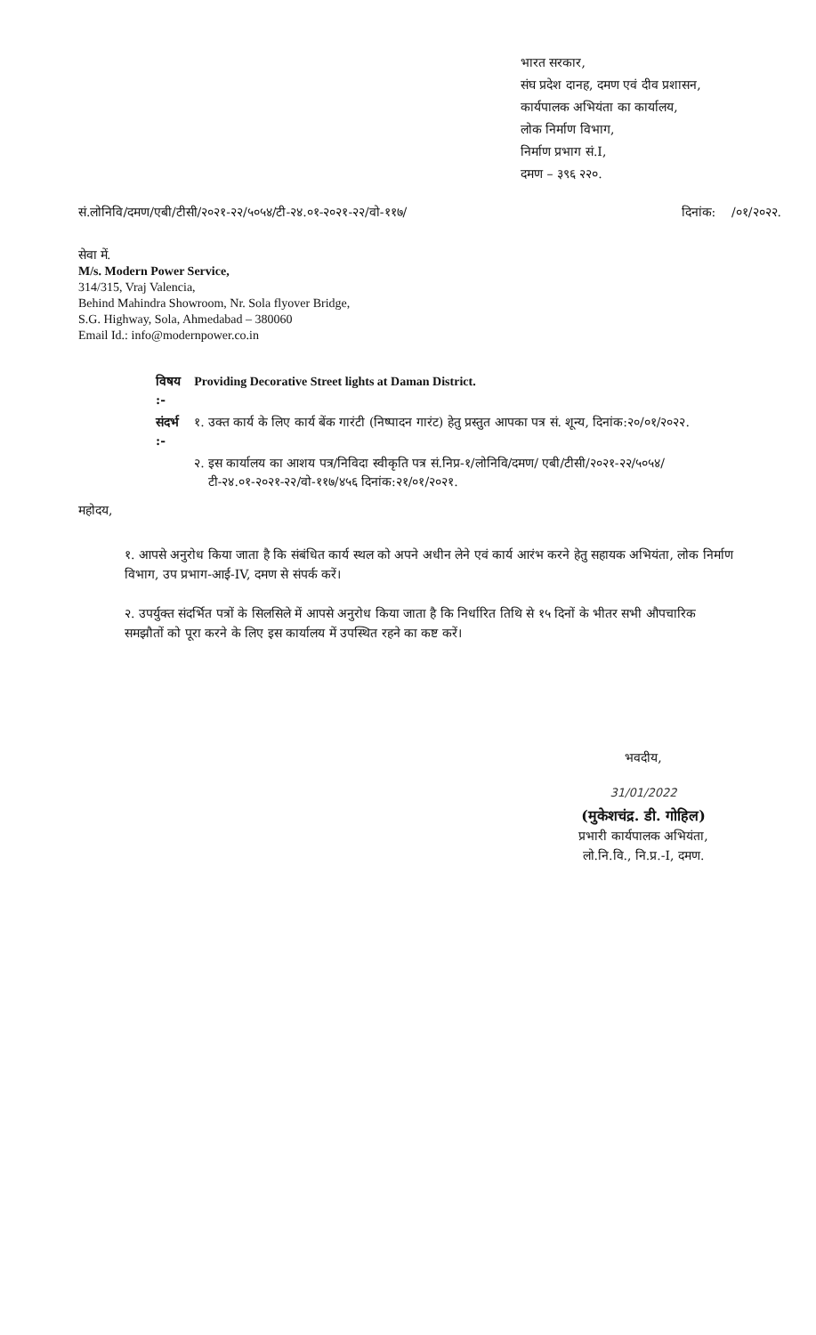भारत सरकार,
संघ प्रदेश दानह, दमण एवं दीव प्रशासन,
कार्यपालक अभियंता का कार्यालय,
लोक निर्माण विभाग,
निर्माण प्रभाग सं.I,
दमण – ३९६ २२०.
सं.लोनिवि/दमण/एबी/टीसी/२०२१-२२/५०५४/टी-२४.०१-२०२१-२२/वो-११७/ दिनांक: /०१/२०२२.
सेवा में.
M/s. Modern Power Service,
314/315, Vraj Valencia,
Behind Mahindra Showroom, Nr. Sola flyover Bridge,
S.G. Highway, Sola, Ahmedabad – 380060
Email Id.: info@modernpower.co.in
| विषय :- | Providing Decorative Street lights at Daman District. | |
| संदर्भ :- | १. | उक्त कार्य के लिए कार्य बेंक गारंटी (निष्पादन गारंट) हेतु प्रस्तुत आपका पत्र सं. शून्य, दिनांक:२०/०१/२०२२. |
| | २. | इस कार्यालय का आशय पत्र/निविदा स्वीकृति पत्र सं.निप्र-१/लोनिवि/दमण/ एबी/टीसी/२०२१-२२/५०५४/टी-२४.०१-२०२१-२२/वो-११७/४५६ दिनांक:२१/०१/२०२१. |
महोदय,
१. आपसे अनुरोध किया जाता है कि संबंधित कार्य स्थल को अपने अधीन लेने एवं कार्य आरंभ करने हेतु सहायक अभियंता, लोक निर्माण विभाग, उप प्रभाग-आई-IV, दमण से संपर्क करें।
२. उपर्युक्त संदर्भित पत्रों के सिलसिले में आपसे अनुरोध किया जाता है कि निर्धारित तिथि से १५ दिनों के भीतर सभी औपचारिक समझौतों को पूरा करने के लिए इस कार्यालय में उपस्थित रहने का कष्ट करें।
भवदीय,
31/01/2022
(मुकेशचंद्र. डी. गोहिल)
प्रभारी कार्यपालक अभियंता,
लो.नि.वि., नि.प्र.-I, दमण.